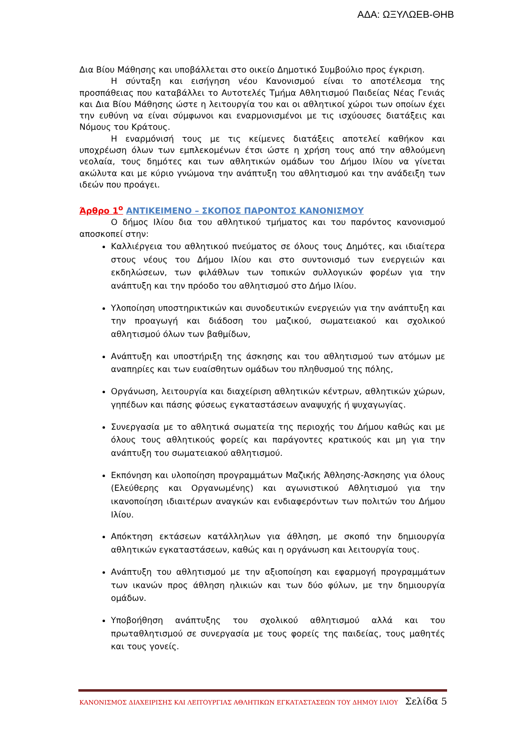ΑΔΑ: ΩΞΥΛΩΕΒ-ΘΗΒ
Δια Βίου Μάθησης και υποβάλλεται στο οικείο Δημοτικό Συμβούλιο προς έγκριση.
Η σύνταξη και εισήγηση νέου Κανονισμού είναι το αποτέλεσμα της προσπάθειας που καταβάλλει το Αυτοτελές Τμήμα Αθλητισμού Παιδείας Νέας Γενιάς και Δια Βίου Μάθησης ώστε η λειτουργία του και οι αθλητικοί χώροι των οποίων έχει την ευθύνη να είναι σύμφωνοι και εναρμονισμένοι με τις ισχύουσες διατάξεις και Νόμους του Κράτους.
Η εναρμόνισή τους με τις κείμενες διατάξεις αποτελεί καθήκον και υποχρέωση όλων των εμπλεκομένων έτσι ώστε η χρήση τους από την αθλούμενη νεολαία, τους δημότες και των αθλητικών ομάδων του Δήμου Ιλίου να γίνεται ακώλυτα και με κύριο γνώμονα την ανάπτυξη του αθλητισμού και την ανάδειξη των ιδεών που προάγει.
Άρθρο 1<sup>ο</sup> ΑΝΤΙΚΕΙΜΕΝΟ – ΣΚΟΠΟΣ ΠΑΡΟΝΤΟΣ ΚΑΝΟΝΙΣΜΟΥ
Ο δήμος Ιλίου δια του αθλητικού τμήματος και του παρόντος κανονισμού αποσκοπεί στην:
Καλλιέργεια του αθλητικού πνεύματος σε όλους τους Δημότες, και ιδιαίτερα στους νέους του Δήμου Ιλίου και στο συντονισμό των ενεργειών και εκδηλώσεων, των φιλάθλων των τοπικών συλλογικών φορέων για την ανάπτυξη και την πρόοδο του αθλητισμού στο Δήμο Ιλίου.
Υλοποίηση υποστηρικτικών και συνοδευτικών ενεργειών για την ανάπτυξη και την προαγωγή και διάδοση του μαζικού, σωματειακού και σχολικού αθλητισμού όλων των βαθμίδων,
Ανάπτυξη και υποστήριξη της άσκησης και του αθλητισμού των ατόμων με αναπηρίες και των ευαίσθητων ομάδων του πληθυσμού της πόλης,
Οργάνωση, λειτουργία και διαχείριση αθλητικών κέντρων, αθλητικών χώρων, γηπέδων και πάσης φύσεως εγκαταστάσεων αναψυχής ή ψυχαγωγίας.
Συνεργασία με το αθλητικά σωματεία της περιοχής του Δήμου καθώς και με όλους τους αθλητικούς φορείς και παράγοντες κρατικούς και μη για την ανάπτυξη του σωματειακού αθλητισμού.
Εκπόνηση και υλοποίηση προγραμμάτων Μαζικής Άθλησης-Άσκησης για όλους (Ελεύθερης και Οργανωμένης) και αγωνιστικού Αθλητισμού για την ικανοποίηση ιδιαιτέρων αναγκών και ενδιαφερόντων των πολιτών του Δήμου Ιλίου.
Απόκτηση εκτάσεων κατάλληλων για άθληση, με σκοπό την δημιουργία αθλητικών εγκαταστάσεων, καθώς και η οργάνωση και λειτουργία τους.
Ανάπτυξη του αθλητισμού με την αξιοποίηση και εφαρμογή προγραμμάτων των ικανών προς άθληση ηλικιών και των δύο φύλων, με την δημιουργία ομάδων.
Υποβοήθηση ανάπτυξης του σχολικού αθλητισμού αλλά και του πρωταθλητισμού σε συνεργασία με τους φορείς της παιδείας, τους μαθητές και τους γονείς.
ΚΑΝΟΝΙΣΜΟΣ ΔΙΑΧΕΙΡΙΣΗΣ ΚΑΙ ΛΕΙΤΟΥΡΓΙΑΣ ΑΘΛΗΤΙΚΩΝ ΕΓΚΑΤΑΣΤΑΣΕΩΝ ΤΟΥ ΔΗΜΟΥ ΙΛΙΟΥ Σελίδα 5